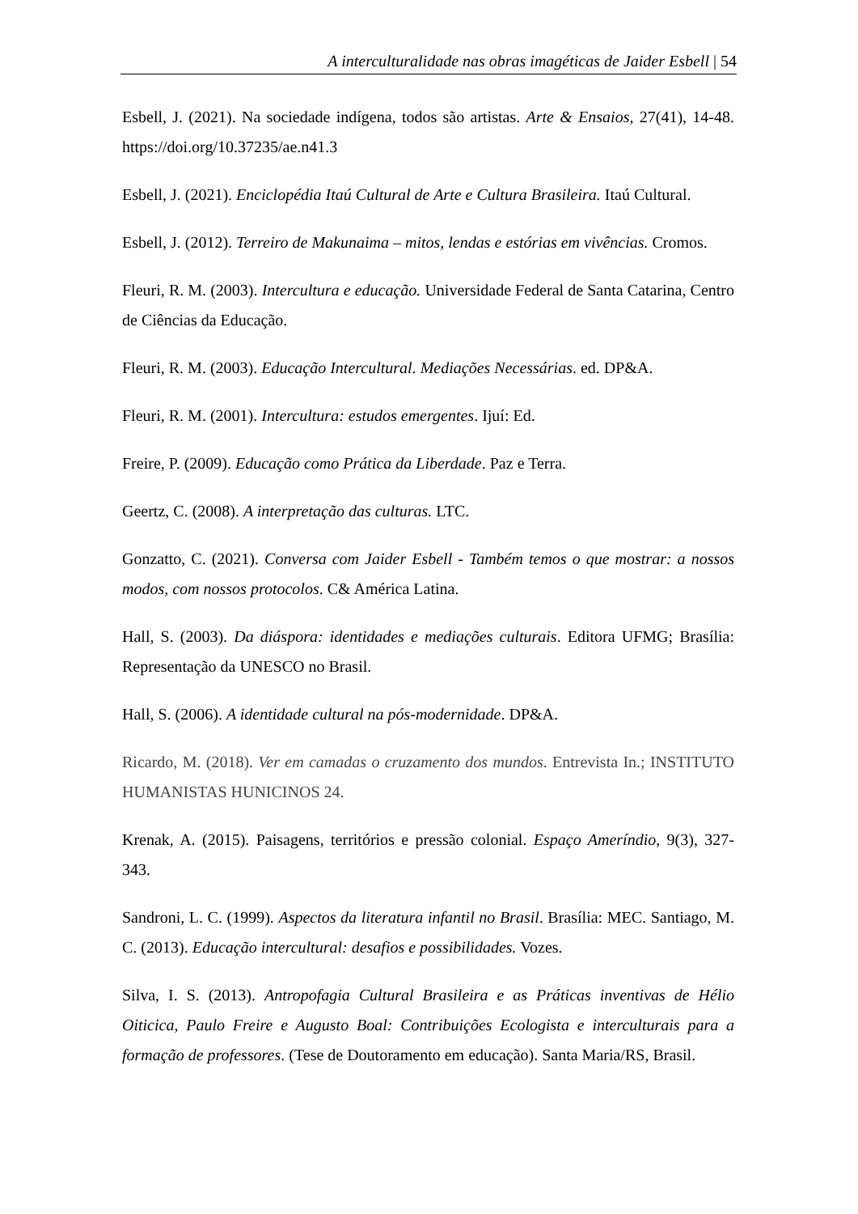A interculturalidade nas obras imagéticas de Jaider Esbell | 54
Esbell, J. (2021). Na sociedade indígena, todos são artistas. Arte & Ensaios, 27(41), 14-48. https://doi.org/10.37235/ae.n41.3
Esbell, J. (2021). Enciclopédia Itaú Cultural de Arte e Cultura Brasileira. Itaú Cultural.
Esbell, J. (2012). Terreiro de Makunaima – mitos, lendas e estórias em vivências. Cromos.
Fleuri, R. M. (2003). Intercultura e educação. Universidade Federal de Santa Catarina, Centro de Ciências da Educação.
Fleuri, R. M. (2003). Educação Intercultural. Mediações Necessárias. ed. DP&A.
Fleuri, R. M. (2001). Intercultura: estudos emergentes. Ijuí: Ed.
Freire, P. (2009). Educação como Prática da Liberdade. Paz e Terra.
Geertz, C. (2008). A interpretação das culturas. LTC.
Gonzatto, C. (2021). Conversa com Jaider Esbell - Também temos o que mostrar: a nossos modos, com nossos protocolos. C& América Latina.
Hall, S. (2003). Da diáspora: identidades e mediações culturais. Editora UFMG; Brasília: Representação da UNESCO no Brasil.
Hall, S. (2006). A identidade cultural na pós-modernidade. DP&A.
Ricardo, M. (2018). Ver em camadas o cruzamento dos mundos. Entrevista In.; INSTITUTO HUMANISTAS HUNICINOS 24.
Krenak, A. (2015). Paisagens, territórios e pressão colonial. Espaço Ameríndio, 9(3), 327- 343.
Sandroni, L. C. (1999). Aspectos da literatura infantil no Brasil. Brasília: MEC. Santiago, M. C. (2013). Educação intercultural: desafios e possibilidades. Vozes.
Silva, I. S. (2013). Antropofagia Cultural Brasileira e as Práticas inventivas de Hélio Oiticica, Paulo Freire e Augusto Boal: Contribuições Ecologista e interculturais para a formação de professores. (Tese de Doutoramento em educação). Santa Maria/RS, Brasil.